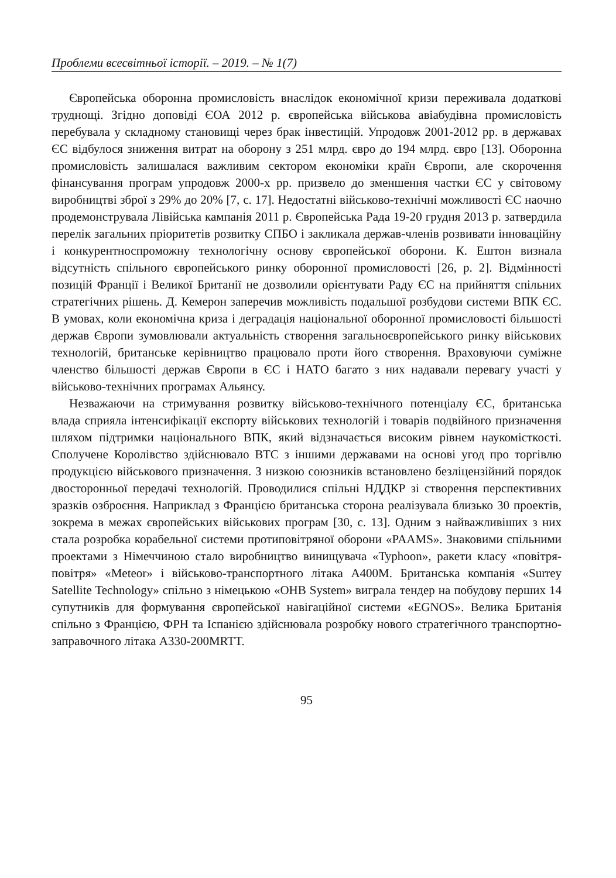Проблеми всесвітньої історії. – 2019. – № 1(7)
Європейська оборонна промисловість внаслідок економічної кризи переживала додаткові труднощі. Згідно доповіді ЄОА 2012 р. європейська військова авіабудівна промисловість перебувала у складному становищі через брак інвестицій. Упродовж 2001-2012 рр. в державах ЄС відбулося зниження витрат на оборону з 251 млрд. євро до 194 млрд. євро [13]. Оборонна промисловість залишалася важливим сектором економіки країн Європи, але скорочення фінансування програм упродовж 2000-х рр. призвело до зменшення частки ЄС у світовому виробництві зброї з 29% до 20% [7, с. 17]. Недостатні військово-технічні можливості ЄС наочно продемонструвала Лівійська кампанія 2011 р. Європейська Рада 19-20 грудня 2013 р. затвердила перелік загальних пріоритетів розвитку СПБО і закликала держав-членів розвивати інноваційну і конкурентноспроможну технологічну основу європейської оборони. К. Ештон визнала відсутність спільного європейського ринку оборонної промисловості [26, p. 2]. Відмінності позицій Франції і Великої Британії не дозволили орієнтувати Раду ЄС на прийняття спільних стратегічних рішень. Д. Кемерон заперечив можливість подальшої розбудови системи ВПК ЄС. В умовах, коли економічна криза і деградація національної оборонної промисловості більшості держав Європи зумовлювали актуальність створення загальноєвропейського ринку військових технологій, британське керівництво працювало проти його створення. Враховуючи суміжне членство більшості держав Європи в ЄС і НАТО багато з них надавали перевагу участі у військово-технічних програмах Альянсу.
Незважаючи на стримування розвитку військово-технічного потенціалу ЄС, британська влада сприяла інтенсифікації експорту військових технологій і товарів подвійного призначення шляхом підтримки національного ВПК, який відзначається високим рівнем наукомісткості. Сполучене Королівство здійснювало ВТС з іншими державами на основі угод про торгівлю продукцією військового призначення. З низкою союзників встановлено безліцензійний порядок двосторонньої передачі технологій. Проводилися спільні НДДКР зі створення перспективних зразків озброєння. Наприклад з Францією британська сторона реалізувала близько 30 проектів, зокрема в межах європейських військових програм [30, с. 13]. Одним з найважливіших з них стала розробка корабельної системи протиповітряної оборони «PAAMS». Знаковими спільними проектами з Німеччиною стало виробництво винищувача «Typhoon», ракети класу «повітря-повітря» «Meteor» і військово-транспортного літака A400M. Британська компанія «Surrey Satellite Technology» спільно з німецькою «OHB System» виграла тендер на побудову перших 14 супутників для формування європейської навігаційної системи «EGNOS». Велика Британія спільно з Францією, ФРН та Іспанією здійснювала розробку нового стратегічного транспортно-заправочного літака A330-200MRTT.
95